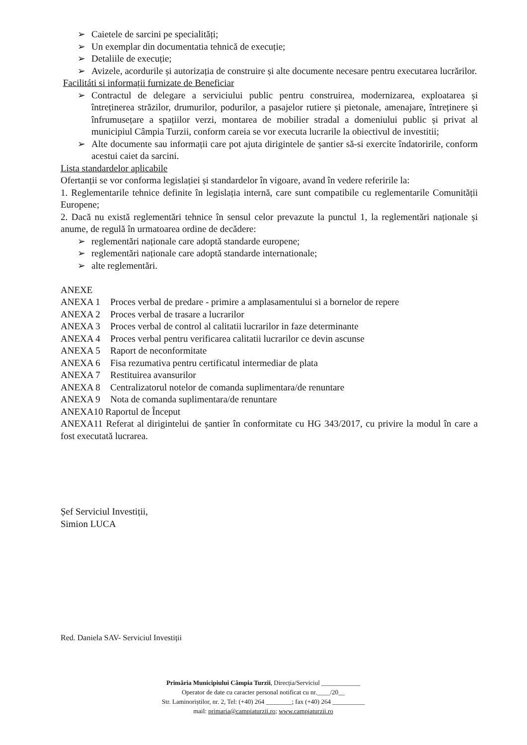➢ Caietele de sarcini pe specialități;
➢ Un exemplar din documentatia tehnică de execuție;
➢ Detaliile de execuție;
➢ Avizele, acordurile și autorizația de construire și alte documente necesare pentru executarea lucrărilor.
Facilitáti si informații furnizate de Beneficiar
➢ Contractul de delegare a serviciului public pentru construirea, modernizarea, exploatarea și întreținerea străzilor, drumurilor, podurilor, a pasajelor rutiere și pietonale, amenajare, întreținere și înfrumusețare a spațiilor verzi, montarea de mobilier stradal a domeniului public și privat al municipiul Câmpia Turzii, conform careia se vor executa lucrarile la obiectivul de investitii;
➢ Alte documente sau informații care pot ajuta dirigintele de șantier să-si exercite îndatoririle, conform acestui caiet da sarcini.
Lista standardelor aplicabile
Ofertanții se vor conforma legislației și standardelor în vigoare, avand în vedere referirile la:
1. Reglementarile tehnice definite în legislația internă, care sunt compatibile cu reglementarile Comunității Europene;
2. Dacă nu există reglementări tehnice în sensul celor prevazute la punctul 1, la reglementări naționale și anume, de regulă în urmatoarea ordine de decădere:
➢ reglementări naționale care adoptă standarde europene;
➢ reglementări naționale care adoptă standarde internationale;
➢ alte reglementări.
ANEXE
ANEXA 1 Proces verbal de predare - primire a amplasamentului si a bornelor de repere
ANEXA 2 Proces verbal de trasare a lucrarilor
ANEXA 3 Proces verbal de control al calitatii lucrarilor in faze determinante
ANEXA 4 Proces verbal pentru verificarea calitatii lucrarilor ce devin ascunse
ANEXA 5 Raport de neconformitate
ANEXA 6 Fisa rezumativa pentru certificatul intermediar de plata
ANEXA 7 Restituirea avansurilor
ANEXA 8 Centralizatorul notelor de comanda suplimentara/de renuntare
ANEXA 9 Nota de comanda suplimentara/de renuntare
ANEXA10 Raportul de Început
ANEXA11 Referat al dirigintelui de șantier în conformitate cu HG 343/2017, cu privire la modul în care a fost executată lucrarea.
Șef Serviciul Investiții,
Simion LUCA
Red. Daniela SAV- Serviciul Investiții
Primăria Municipiului Câmpia Turzii, Direcția/Serviciul ____________
Operator de date cu caracter personal notificat cu nr.____/20__
Str. Laminoriștilor, nr. 2, Tel: (+40) 264 ________; fax (+40) 264 __________
mail: primaria@campiaturzii.ro; www.campiaturzii.ro